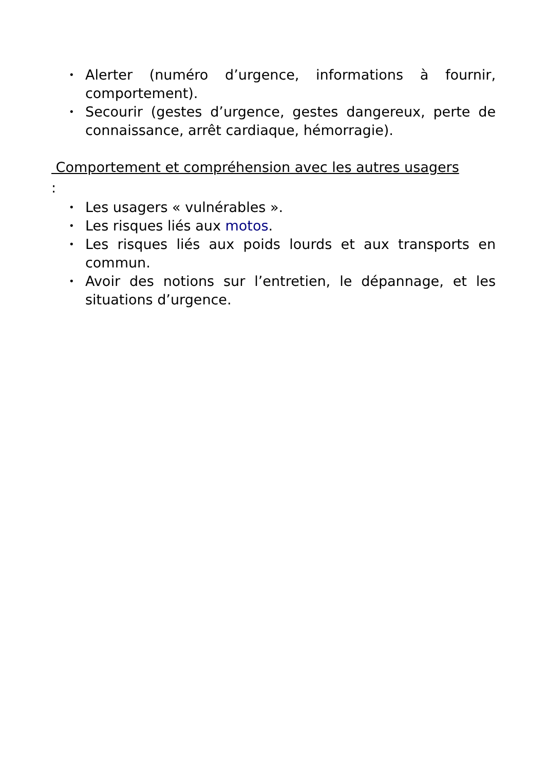• Alerter (numéro d’urgence, informations à fournir, comportement).
• Secourir (gestes d’urgence, gestes dangereux, perte de connaissance, arrêt cardiaque, hémorragie).
Comportement et compréhension avec les autres usagers
:
• Les usagers « vulnérables ».
• Les risques liés aux motos.
• Les risques liés aux poids lourds et aux transports en commun.
• Avoir des notions sur l’entretien, le dépannage, et les situations d’urgence.